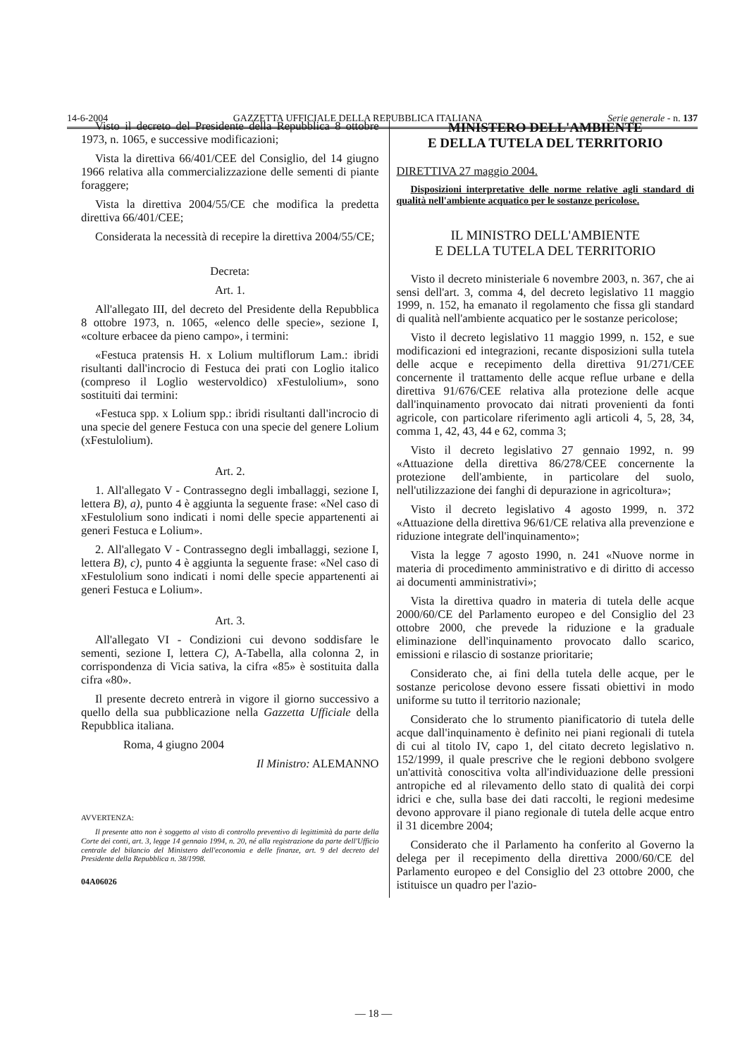14-6-2004 GAZZETTA UFFICIALE DELLA REPUBBLICA ITALIANA Serie generale - n. 137
Visto il decreto del Presidente della Repubblica 8 ottobre 1973, n. 1065, e successive modificazioni;
Vista la direttiva 66/401/CEE del Consiglio, del 14 giugno 1966 relativa alla commercializzazione delle sementi di piante foraggere;
Vista la direttiva 2004/55/CE che modifica la predetta direttiva 66/401/CEE;
Considerata la necessità di recepire la direttiva 2004/55/CE;
Decreta:
Art. 1.
All'allegato III, del decreto del Presidente della Repubblica 8 ottobre 1973, n. 1065, «elenco delle specie», sezione I, «colture erbacee da pieno campo», i termini:
«Festuca pratensis H. x Lolium multiflorum Lam.: ibridi risultanti dall'incrocio di Festuca dei prati con Loglio italico (compreso il Loglio westervoldico) xFestulolium», sono sostituiti dai termini:
«Festuca spp. x Lolium spp.: ibridi risultanti dall'incrocio di una specie del genere Festuca con una specie del genere Lolium (xFestulolium).
Art. 2.
1. All'allegato V - Contrassegno degli imballaggi, sezione I, lettera B), a), punto 4 è aggiunta la seguente frase: «Nel caso di xFestulolium sono indicati i nomi delle specie appartenenti ai generi Festuca e Lolium».
2. All'allegato V - Contrassegno degli imballaggi, sezione I, lettera B), c), punto 4 è aggiunta la seguente frase: «Nel caso di xFestulolium sono indicati i nomi delle specie appartenenti ai generi Festuca e Lolium».
Art. 3.
All'allegato VI - Condizioni cui devono soddisfare le sementi, sezione I, lettera C), A-Tabella, alla colonna 2, in corrispondenza di Vicia sativa, la cifra «85» è sostituita dalla cifra «80».
Il presente decreto entrerà in vigore il giorno successivo a quello della sua pubblicazione nella Gazzetta Ufficiale della Repubblica italiana.
Roma, 4 giugno 2004
Il Ministro: ALEMANNO
AVVERTENZA:
Il presente atto non è soggetto al visto di controllo preventivo di legittimità da parte della Corte dei conti, art. 3, legge 14 gennaio 1994, n. 20, né alla registrazione da parte dell'Ufficio centrale del bilancio del Ministero dell'economia e delle finanze, art. 9 del decreto del Presidente della Repubblica n. 38/1998.
04A06026
MINISTERO DELL'AMBIENTE
E DELLA TUTELA DEL TERRITORIO
DIRETTIVA 27 maggio 2004.
Disposizioni interpretative delle norme relative agli standard di qualità nell'ambiente acquatico per le sostanze pericolose.
IL MINISTRO DELL'AMBIENTE
E DELLA TUTELA DEL TERRITORIO
Visto il decreto ministeriale 6 novembre 2003, n. 367, che ai sensi dell'art. 3, comma 4, del decreto legislativo 11 maggio 1999, n. 152, ha emanato il regolamento che fissa gli standard di qualità nell'ambiente acquatico per le sostanze pericolose;
Visto il decreto legislativo 11 maggio 1999, n. 152, e sue modificazioni ed integrazioni, recante disposizioni sulla tutela delle acque e recepimento della direttiva 91/271/CEE concernente il trattamento delle acque reflue urbane e della direttiva 91/676/CEE relativa alla protezione delle acque dall'inquinamento provocato dai nitrati provenienti da fonti agricole, con particolare riferimento agli articoli 4, 5, 28, 34, comma 1, 42, 43, 44 e 62, comma 3;
Visto il decreto legislativo 27 gennaio 1992, n. 99 «Attuazione della direttiva 86/278/CEE concernente la protezione dell'ambiente, in particolare del suolo, nell'utilizzazione dei fanghi di depurazione in agricoltura»;
Visto il decreto legislativo 4 agosto 1999, n. 372 «Attuazione della direttiva 96/61/CE relativa alla prevenzione e riduzione integrate dell'inquinamento»;
Vista la legge 7 agosto 1990, n. 241 «Nuove norme in materia di procedimento amministrativo e di diritto di accesso ai documenti amministrativi»;
Vista la direttiva quadro in materia di tutela delle acque 2000/60/CE del Parlamento europeo e del Consiglio del 23 ottobre 2000, che prevede la riduzione e la graduale eliminazione dell'inquinamento provocato dallo scarico, emissioni e rilascio di sostanze prioritarie;
Considerato che, ai fini della tutela delle acque, per le sostanze pericolose devono essere fissati obiettivi in modo uniforme su tutto il territorio nazionale;
Considerato che lo strumento pianificatorio di tutela delle acque dall'inquinamento è definito nei piani regionali di tutela di cui al titolo IV, capo 1, del citato decreto legislativo n. 152/1999, il quale prescrive che le regioni debbono svolgere un'attività conoscitiva volta all'individuazione delle pressioni antropiche ed al rilevamento dello stato di qualità dei corpi idrici e che, sulla base dei dati raccolti, le regioni medesime devono approvare il piano regionale di tutela delle acque entro il 31 dicembre 2004;
Considerato che il Parlamento ha conferito al Governo la delega per il recepimento della direttiva 2000/60/CE del Parlamento europeo e del Consiglio del 23 ottobre 2000, che istituisce un quadro per l'azio-
— 18 —